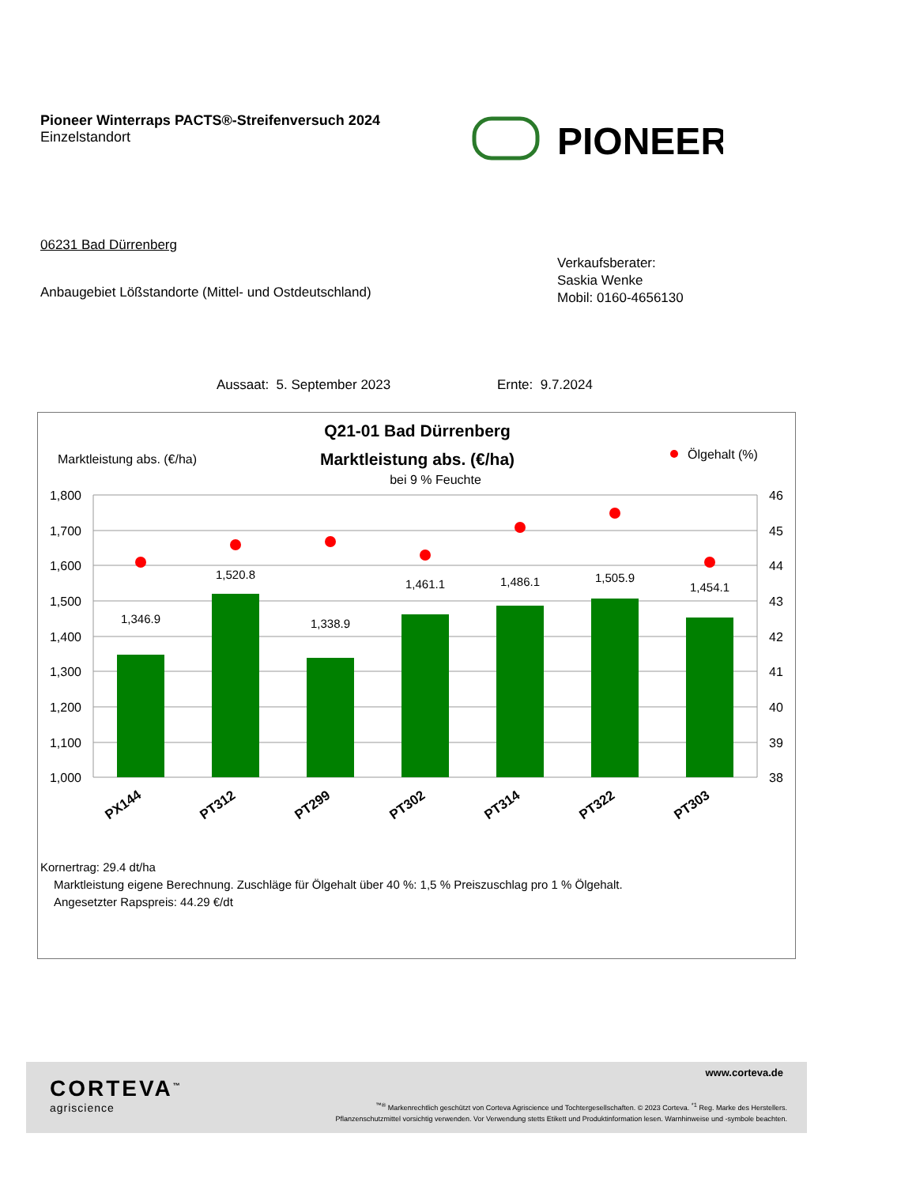Pioneer Winterraps PACTS®-Streifenversuch 2024
Einzelstandort
PIONEER
06231 Bad Dürrenberg
Anbaugebiet Lößstandorte (Mittel- und Ostdeutschland)
Verkaufsberater:
Saskia Wenke
Mobil: 0160-4656130
Aussaat: 5. September 2023 Ernte: 9.7.2024
Q21-01 Bad Dürrenberg
Marktleistung abs. (€/ha)
bei 9 % Feuchte
Marktleistung abs. (€/ha)
Ölgehalt (%)
1,800
1,700
1,600
1,500
1,400
1,300
1,200
1,100
1,000
46
45
44
43
42
41
40
39
38
1,346.9
1,520.8
1,338.9
1,461.1
1,486.1
1,505.9
1,454.1
PX144
PT312
PT299
PT302
PT314
PT322
PT303
Kornertrag: 29.4 dt/ha
Marktleistung eigene Berechnung. Zuschläge für Ölgehalt über 40 %: 1,5 % Preiszuschlag pro 1 % Ölgehalt.
Angesetzter Rapspreis: 44.29 €/dt
CORTEVA<sup>™</sup>
agriscience
www.corteva.de
<sup>™®</sup> Markenrechtlich geschützt von Corteva Agriscience und Tochtergesellschaften. © 2023 Corteva. <sup>*1</sup> Reg. Marke des Herstellers.
Pflanzenschutzmittel vorsichtig verwenden. Vor Verwendung stetts Etikett und Produktinformation lesen. Warnhinweise und -symbole beachten.